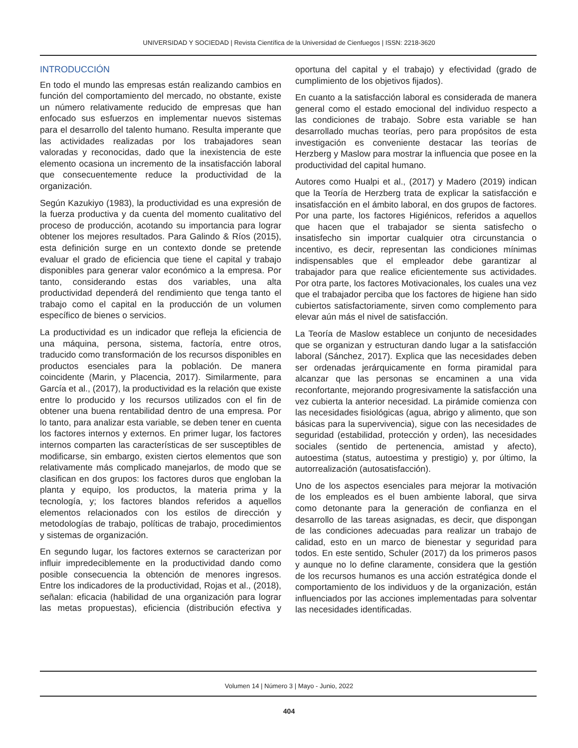UNIVERSIDAD Y SOCIEDAD | Revista Científica de la Universidad de Cienfuegos | ISSN: 2218-3620
INTRODUCCIÓN
En todo el mundo las empresas están realizando cambios en función del comportamiento del mercado, no obstante, existe un número relativamente reducido de empresas que han enfocado sus esfuerzos en implementar nuevos sistemas para el desarrollo del talento humano. Resulta imperante que las actividades realizadas por los trabajadores sean valoradas y reconocidas, dado que la inexistencia de este elemento ocasiona un incremento de la insatisfacción laboral que consecuentemente reduce la productividad de la organización.
Según Kazukiyo (1983), la productividad es una expresión de la fuerza productiva y da cuenta del momento cualitativo del proceso de producción, acotando su importancia para lograr obtener los mejores resultados. Para Galindo & Ríos (2015), esta definición surge en un contexto donde se pretende evaluar el grado de eficiencia que tiene el capital y trabajo disponibles para generar valor económico a la empresa. Por tanto, considerando estas dos variables, una alta productividad dependerá del rendimiento que tenga tanto el trabajo como el capital en la producción de un volumen específico de bienes o servicios.
La productividad es un indicador que refleja la eficiencia de una máquina, persona, sistema, factoría, entre otros, traducido como transformación de los recursos disponibles en productos esenciales para la población. De manera coincidente (Marin, y Placencia, 2017). Similarmente, para García et al., (2017), la productividad es la relación que existe entre lo producido y los recursos utilizados con el fin de obtener una buena rentabilidad dentro de una empresa. Por lo tanto, para analizar esta variable, se deben tener en cuenta los factores internos y externos. En primer lugar, los factores internos comparten las características de ser susceptibles de modificarse, sin embargo, existen ciertos elementos que son relativamente más complicado manejarlos, de modo que se clasifican en dos grupos: los factores duros que engloban la planta y equipo, los productos, la materia prima y la tecnología, y; los factores blandos referidos a aquellos elementos relacionados con los estilos de dirección y metodologías de trabajo, políticas de trabajo, procedimientos y sistemas de organización.
En segundo lugar, los factores externos se caracterizan por influir impredeciblemente en la productividad dando como posible consecuencia la obtención de menores ingresos. Entre los indicadores de la productividad, Rojas et al., (2018), señalan: eficacia (habilidad de una organización para lograr las metas propuestas), eficiencia (distribución efectiva y oportuna del capital y el trabajo) y efectividad (grado de cumplimiento de los objetivos fijados).
En cuanto a la satisfacción laboral es considerada de manera general como el estado emocional del individuo respecto a las condiciones de trabajo. Sobre esta variable se han desarrollado muchas teorías, pero para propósitos de esta investigación es conveniente destacar las teorías de Herzberg y Maslow para mostrar la influencia que posee en la productividad del capital humano.
Autores como Hualpi et al., (2017) y Madero (2019) indican que la Teoría de Herzberg trata de explicar la satisfacción e insatisfacción en el ámbito laboral, en dos grupos de factores. Por una parte, los factores Higiénicos, referidos a aquellos que hacen que el trabajador se sienta satisfecho o insatisfecho sin importar cualquier otra circunstancia o incentivo, es decir, representan las condiciones mínimas indispensables que el empleador debe garantizar al trabajador para que realice eficientemente sus actividades. Por otra parte, los factores Motivacionales, los cuales una vez que el trabajador perciba que los factores de higiene han sido cubiertos satisfactoriamente, sirven como complemento para elevar aún más el nivel de satisfacción.
La Teoría de Maslow establece un conjunto de necesidades que se organizan y estructuran dando lugar a la satisfacción laboral (Sánchez, 2017). Explica que las necesidades deben ser ordenadas jerárquicamente en forma piramidal para alcanzar que las personas se encaminen a una vida reconfortante, mejorando progresivamente la satisfacción una vez cubierta la anterior necesidad. La pirámide comienza con las necesidades fisiológicas (agua, abrigo y alimento, que son básicas para la supervivencia), sigue con las necesidades de seguridad (estabilidad, protección y orden), las necesidades sociales (sentido de pertenencia, amistad y afecto), autoestima (status, autoestima y prestigio) y, por último, la autorrealización (autosatisfacción).
Uno de los aspectos esenciales para mejorar la motivación de los empleados es el buen ambiente laboral, que sirva como detonante para la generación de confianza en el desarrollo de las tareas asignadas, es decir, que dispongan de las condiciones adecuadas para realizar un trabajo de calidad, esto en un marco de bienestar y seguridad para todos. En este sentido, Schuler (2017) da los primeros pasos y aunque no lo define claramente, considera que la gestión de los recursos humanos es una acción estratégica donde el comportamiento de los individuos y de la organización, están influenciados por las acciones implementadas para solventar las necesidades identificadas.
Volumen 14 | Número 3 | Mayo - Junio, 2022
404